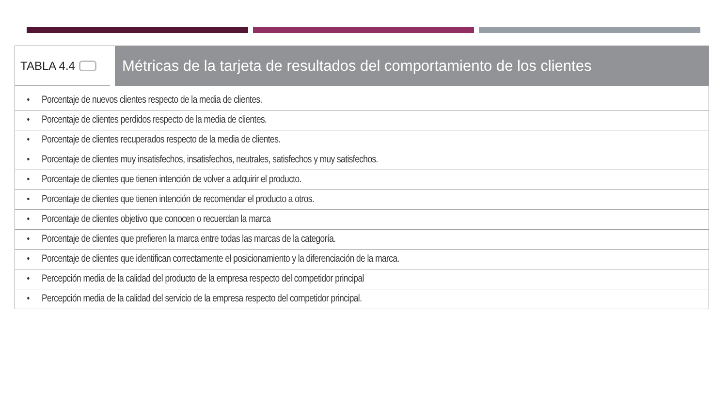TABLA 4.4
Métricas de la tarjeta de resultados del comportamiento de los clientes
| • | Porcentaje de nuevos clientes respecto de la media de clientes. |
| • | Porcentaje de clientes perdidos respecto de la media de clientes. |
| • | Porcentaje de clientes recuperados respecto de la media de clientes. |
| • | Porcentaje de clientes muy insatisfechos, insatisfechos, neutrales, satisfechos y muy satisfechos. |
| • | Porcentaje de clientes que tienen intención de volver a adquirir el producto. |
| • | Porcentaje de clientes que tienen intención de recomendar el producto a otros. |
| • | Porcentaje de clientes objetivo que conocen o recuerdan la marca |
| • | Porcentaje de clientes que prefieren la marca entre todas las marcas de la categoría. |
| • | Porcentaje de clientes que identifican correctamente el posicionamiento y la diferenciación de la marca. |
| • | Percepción media de la calidad del producto de la empresa respecto del competidor principal |
| • | Percepción media de la calidad del servicio de la empresa respecto del competidor principal. |